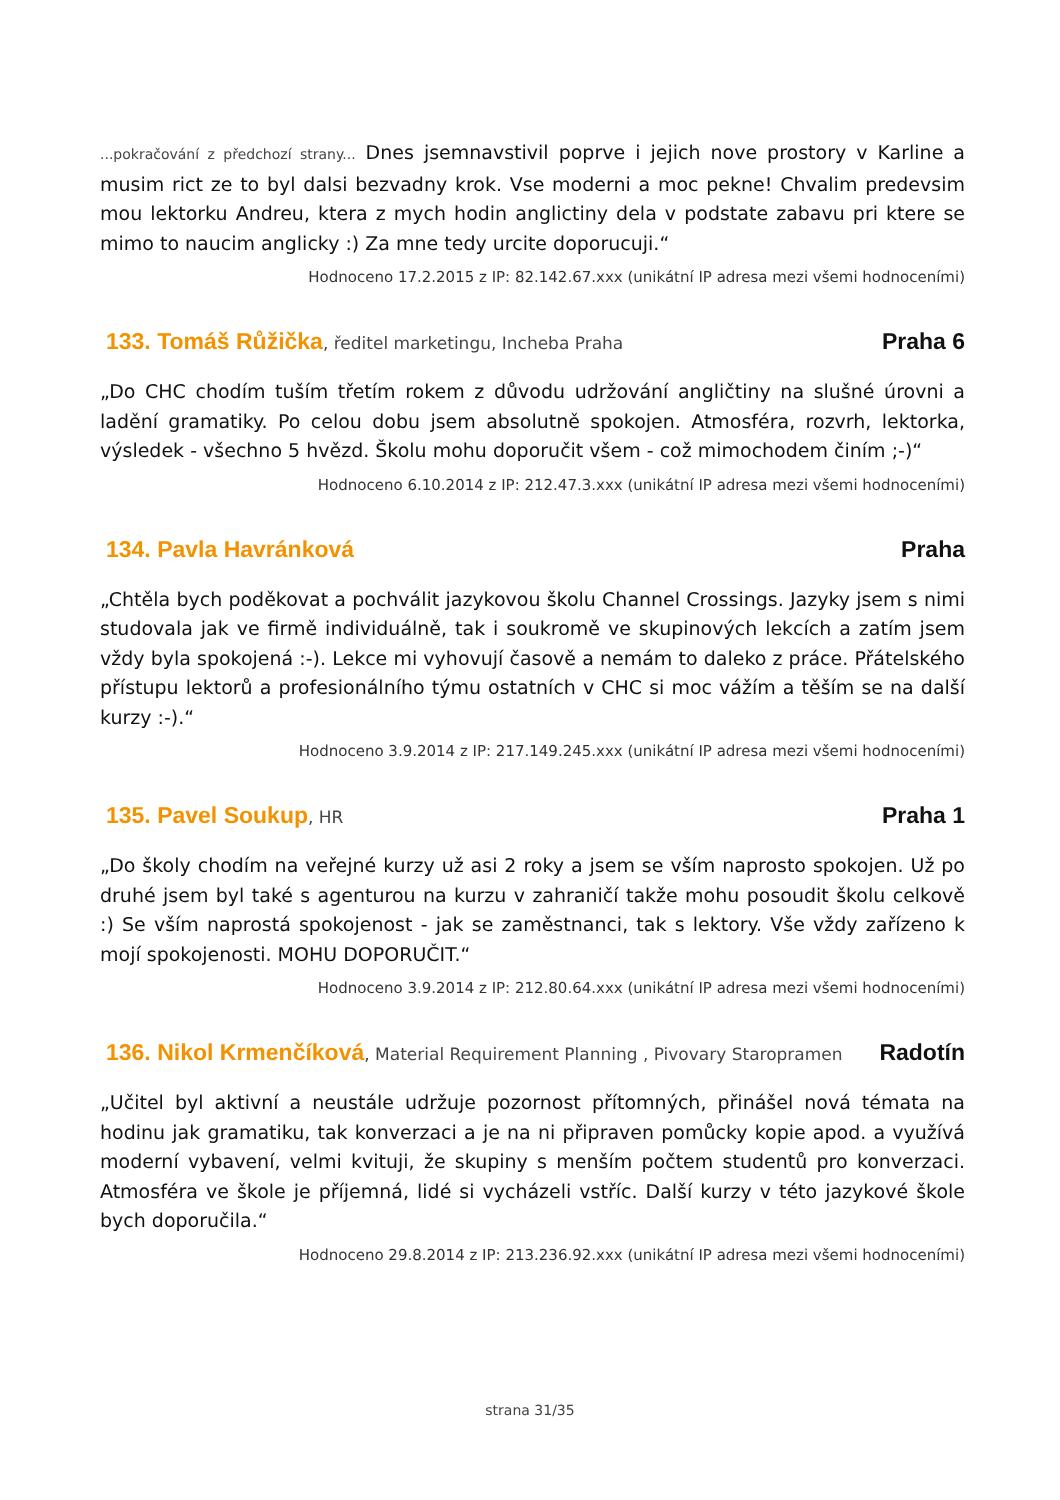...pokračování z předchozí strany... Dnes jsemnavstivil poprve i jejich nove prostory v Karline a musim rict ze to byl dalsi bezvadny krok. Vse moderni a moc pekne! Chvalim predevsim mou lektorku Andreu, ktera z mych hodin anglictiny dela v podstate zabavu pri ktere se mimo to naucim anglicky :) Za mne tedy urcite doporucuji.“
Hodnoceno 17.2.2015 z IP: 82.142.67.xxx (unikátní IP adresa mezi všemi hodnoceními)
133. Tomáš Růžička, ředitel marketingu, Incheba Praha
Praha 6
„Do CHC chodím tuším třetím rokem z důvodu udržování angličtiny na slušné úrovni a ladění gramatiky. Po celou dobu jsem absolutně spokojen. Atmosféra, rozvrh, lektorka, výsledek - všechno 5 hvězd. Školu mohu doporučit všem - což mimochodem činím ;-)“
Hodnoceno 6.10.2014 z IP: 212.47.3.xxx (unikátní IP adresa mezi všemi hodnoceními)
134. Pavla Havránková Praha
„Chtěla bych poděkovat a pochválit jazykovou školu Channel Crossings. Jazyky jsem s nimi studovala jak ve firmě individuálně, tak i soukromě ve skupinových lekcích a zatím jsem vždy byla spokojená :-). Lekce mi vyhovují časově a nemám to daleko z práce. Přátelského přístupu lektorů a profesionálního týmu ostatních v CHC si moc vážím a těším se na další kurzy :-).“
Hodnoceno 3.9.2014 z IP: 217.149.245.xxx (unikátní IP adresa mezi všemi hodnoceními)
135. Pavel Soukup, HR
Praha 1
„Do školy chodím na veřejné kurzy už asi 2 roky a jsem se vším naprosto spokojen. Už po druhé jsem byl také s agenturou na kurzu v zahraničí takže mohu posoudit školu celkově :) Se vším naprostá spokojenost - jak se zaměstnanci, tak s lektory. Vše vždy zařízeno k mojí spokojenosti. MOHU DOPORUČIT.“
Hodnoceno 3.9.2014 z IP: 212.80.64.xxx (unikátní IP adresa mezi všemi hodnoceními)
136. Nikol Krmenčíková, Material Requirement Planning , Pivovary Staropramen
Radotín
„Učitel byl aktivní a neustále udržuje pozornost přítomných, přinášel nová témata na hodinu jak gramatiku, tak konverzaci a je na ni připraven pomůcky kopie apod. a využívá moderní vybavení, velmi kvituji, že skupiny s menším počtem studentů pro konverzaci. Atmosféra ve škole je příjemná, lidé si vycházeli vstříc. Další kurzy v této jazykové škole bych doporučila.“
Hodnoceno 29.8.2014 z IP: 213.236.92.xxx (unikátní IP adresa mezi všemi hodnoceními)
strana 31/35